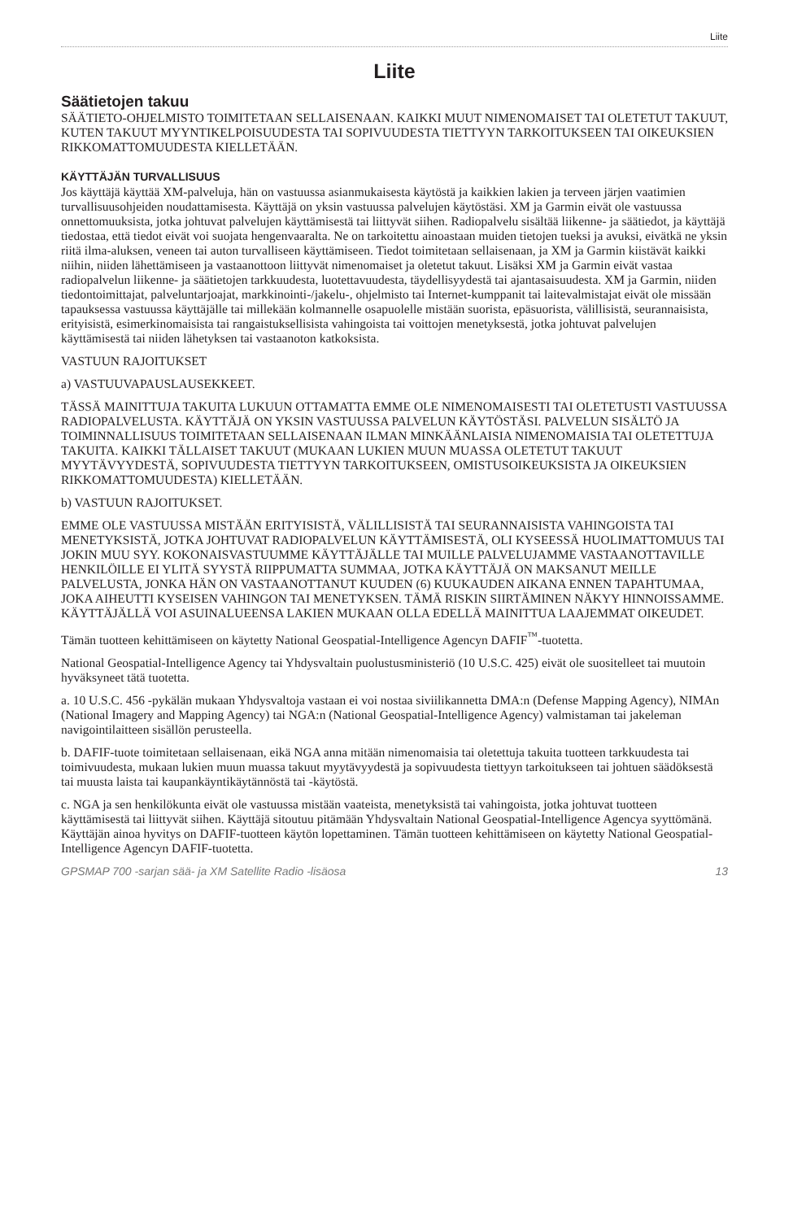Liite
Liite
Säätietojen takuu
SÄÄTIETO-OHJELMISTO TOIMITETAAN SELLAISENAAN. KAIKKI MUUT NIMENOMAISET TAI OLETETUT TAKUUT, KUTEN TAKUUT MYYNTIKELPOISUUDESTA TAI SOPIVUUDESTA TIETTYYN TARKOITUKSEEN TAI OIKEUKSIEN RIKKOMATTOMUUDESTA KIELLETÄÄN.
KÄYTTÄJÄN TURVALLISUUS
Jos käyttäjä käyttää XM-palveluja, hän on vastuussa asianmukaisesta käytöstä ja kaikkien lakien ja terveen järjen vaatimien turvallisuusohjeiden noudattamisesta. Käyttäjä on yksin vastuussa palvelujen käytöstäsi. XM ja Garmin eivät ole vastuussa onnettomuuksista, jotka johtuvat palvelujen käyttämisestä tai liittyvät siihen. Radiopalvelu sisältää liikenne- ja säätiedot, ja käyttäjä tiedostaa, että tiedot eivät voi suojata hengenvaaralta. Ne on tarkoitettu ainoastaan muiden tietojen tueksi ja avuksi, eivätkä ne yksin riitä ilma-aluksen, veneen tai auton turvalliseen käyttämiseen. Tiedot toimitetaan sellaisenaan, ja XM ja Garmin kiistävät kaikki niihin, niiden lähettämiseen ja vastaanottoon liittyvät nimenomaiset ja oletetut takuut. Lisäksi XM ja Garmin eivät vastaa radiopalvelun liikenne- ja säätietojen tarkkuudesta, luotettavuudesta, täydellisyydestä tai ajantasaisuudesta. XM ja Garmin, niiden tiedontoimittajat, palveluntarjoajat, markkinointi-/jakelu-, ohjelmisto tai Internet-kumppanit tai laitevalmistajat eivät ole missään tapauksessa vastuussa käyttäjälle tai millekään kolmannelle osapuolelle mistään suorista, epäsuorista, välillisistä, seurannaisista, erityisistä, esimerkinomaisista tai rangaistuksellisista vahingoista tai voittojen menetyksestä, jotka johtuvat palvelujen käyttämisestä tai niiden lähetyksen tai vastaanoton katkoksista.
VASTUUN RAJOITUKSET
a) VASTUUVAPAUSLAUSEKKEET.
TÄSSÄ MAINITTUJA TAKUITA LUKUUN OTTAMATTA EMME OLE NIMENOMAISESTI TAI OLETETUSTI VASTUUSSA RADIOPALVELUSTA. KÄYTTÄJÄ ON YKSIN VASTUUSSA PALVELUN KÄYTÖSTÄSI. PALVELUN SISÄLTÖ JA TOIMINNALLISUUS TOIMITETAAN SELLAISENAAN ILMAN MINKÄÄNLAISIA NIMENOMAISIA TAI OLETETTUJA TAKUITA. KAIKKI TÄLLAISET TAKUUT (MUKAAN LUKIEN MUUN MUASSA OLETETUT TAKUUT MYYTÄVYYDESTÄ, SOPIVUUDESTA TIETTYYN TARKOITUKSEEN, OMISTUSOIKEUKSISTA JA OIKEUKSIEN RIKKOMATTOMUUDESTA) KIELLETÄÄN.
b) VASTUUN RAJOITUKSET.
EMME OLE VASTUUSSA MISTÄÄN ERITYISISTÄ, VÄLILLISISTÄ TAI SEURANNAISISTA VAHINGOISTA TAI MENETYKSISTÄ, JOTKA JOHTUVAT RADIOPALVELUN KÄYTTÄMISESTÄ, OLI KYSEESSÄ HUOLIMATTOMUUS TAI JOKIN MUU SYY. KOKONAISVASTUUMME KÄYTTÄJÄLLE TAI MUILLE PALVELUJAMME VASTAANOTTAVILLE HENKILÖILLE EI YLITÄ SYYSTÄ RIIPPUMATTA SUMMAA, JOTKA KÄYTTÄJÄ ON MAKSANUT MEILLE PALVELUSTA, JONKA HÄN ON VASTAANOTTANUT KUUDEN (6) KUUKAUDEN AIKANA ENNEN TAPAHTUMAA, JOKA AIHEUTTI KYSEISEN VAHINGON TAI MENETYKSEN. TÄMÄ RISKIN SIIRTÄMINEN NÄKYY HINNOISSAMME. KÄYTTÄJÄLLÄ VOI ASUINALUEENSA LAKIEN MUKAAN OLLA EDELLÄ MAINITTUA LAAJEMMAT OIKEUDET.
Tämän tuotteen kehittämiseen on käytetty National Geospatial-Intelligence Agencyn DAFIF<sup>™</sup>-tuotetta.
National Geospatial-Intelligence Agency tai Yhdysvaltain puolustusministeriö (10 U.S.C. 425) eivät ole suositelleet tai muutoin hyväksyneet tätä tuotetta.
a. 10 U.S.C. 456 -pykälän mukaan Yhdysvaltoja vastaan ei voi nostaa siviilikannetta DMA:n (Defense Mapping Agency), NIMAn (National Imagery and Mapping Agency) tai NGA:n (National Geospatial-Intelligence Agency) valmistaman tai jakeleman navigointilaitteen sisällön perusteella.
b. DAFIF-tuote toimitetaan sellaisenaan, eikä NGA anna mitään nimenomaisia tai oletettuja takuita tuotteen tarkkuudesta tai toimivuudesta, mukaan lukien muun muassa takuut myytävyydestä ja sopivuudesta tiettyyn tarkoitukseen tai johtuen säädöksestä tai muusta laista tai kaupankäyntikäytännöstä tai -käytöstä.
c. NGA ja sen henkilökunta eivät ole vastuussa mistään vaateista, menetyksistä tai vahingoista, jotka johtuvat tuotteen käyttämisestä tai liittyvät siihen. Käyttäjä sitoutuu pitämään Yhdysvaltain National Geospatial-Intelligence Agencya syyttömänä. Käyttäjän ainoa hyvitys on DAFIF-tuotteen käytön lopettaminen. Tämän tuotteen kehittämiseen on käytetty National Geospatial-Intelligence Agencyn DAFIF-tuotetta.
GPSMAP 700 -sarjan sää- ja XM Satellite Radio -lisäosa 13